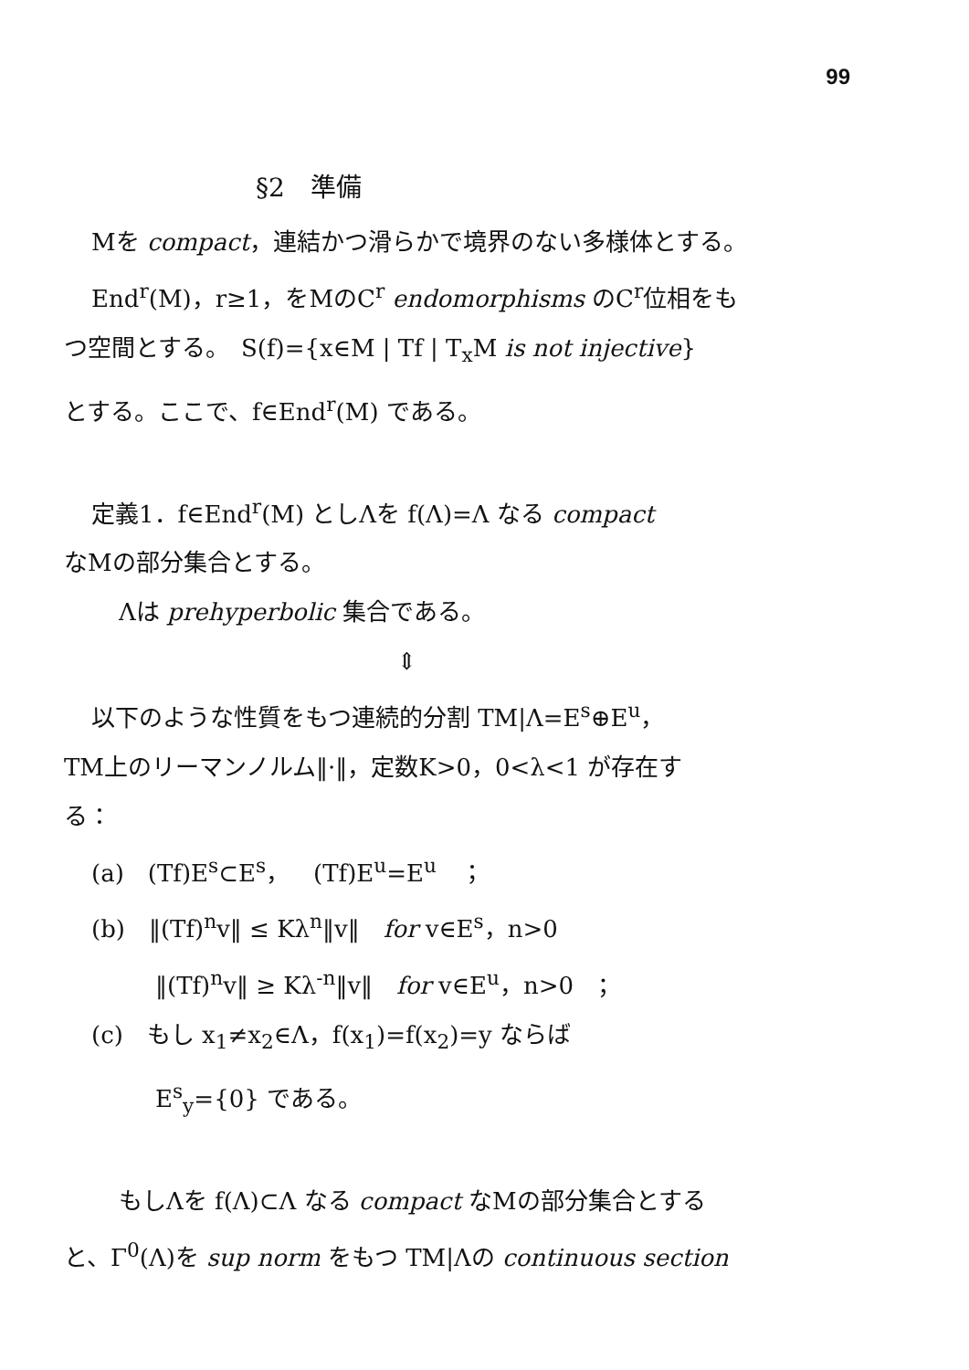99
§2　準備
Mを compact，連結かつ滑らかで境界のない多様体とする。
End<sup>r</sup>(M)，r≥1，をMのC<sup>r</sup> endomorphisms のC<sup>r</sup>位相をも
つ空間とする。　S(f)={x∈M | Tf | T<sub>x</sub>M is not injective}
とする。ここで、f∈End<sup>r</sup>(M) である。
定義1．f∈End<sup>r</sup>(M) としΛを f(Λ)=Λ なる compact
なMの部分集合とする。
Λは prehyperbolic 集合である。
⇕
以下のような性質をもつ連続的分割 TM|Λ=E<sup>s</sup>⊕E<sup>u</sup>，
TM上のリーマンノルム‖·‖，定数K>0，0<λ<1 が存在す
る：
(a)　(Tf)E<sup>s</sup>⊂E<sup>s</sup>，　(Tf)E<sup>u</sup>=E<sup>u</sup>　；
(b)　‖(Tf)<sup>n</sup>v‖ ≤ Kλ<sup>n</sup>‖v‖　for v∈E<sup>s</sup>，n>0
‖(Tf)<sup>n</sup>v‖ ≥ Kλ<sup>-n</sup>‖v‖　for v∈E<sup>u</sup>，n>0　；
(c)　もし x<sub>1</sub>≠x<sub>2</sub>∈Λ，f(x<sub>1</sub>)=f(x<sub>2</sub>)=y ならば
E<sup>s</sup><sub>y</sub>={0} である。
もしΛを f(Λ)⊂Λ なる compact なMの部分集合とする
と、Γ<sup>0</sup>(Λ)を sup norm をもつ TM|Λの continuous section